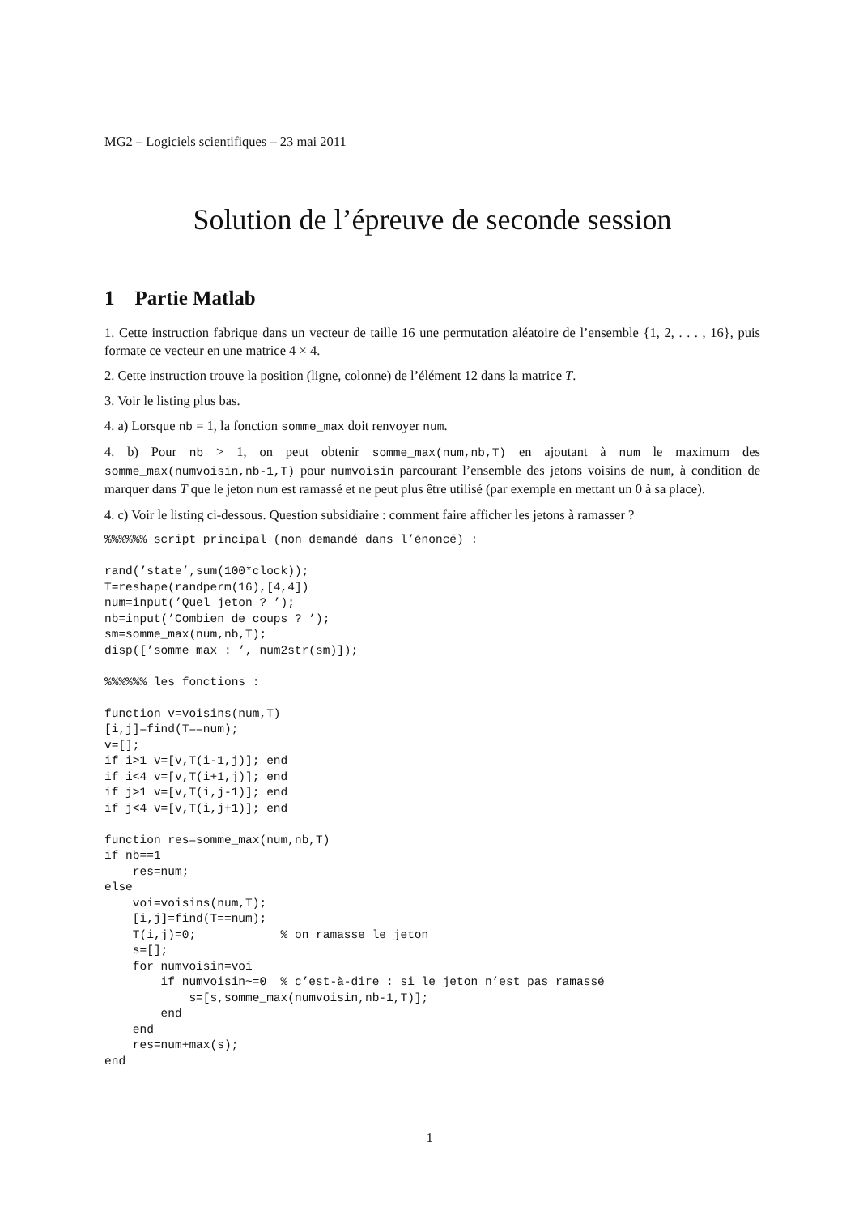MG2 – Logiciels scientifiques – 23 mai 2011
Solution de l’épreuve de seconde session
1 Partie Matlab
1. Cette instruction fabrique dans un vecteur de taille 16 une permutation aléatoire de l’ensemble {1, 2, . . . , 16}, puis formate ce vecteur en une matrice 4 × 4.
2. Cette instruction trouve la position (ligne, colonne) de l’élément 12 dans la matrice T.
3. Voir le listing plus bas.
4. a) Lorsque nb = 1, la fonction somme_max doit renvoyer num.
4. b) Pour nb > 1, on peut obtenir somme_max(num,nb,T) en ajoutant à num le maximum des somme_max(numvoisin,nb-1,T) pour numvoisin parcourant l’ensemble des jetons voisins de num, à condition de marquer dans T que le jeton num est ramassé et ne peut plus être utilisé (par exemple en mettant un 0 à sa place).
4. c) Voir le listing ci-dessous. Question subsidiaire : comment faire afficher les jetons à ramasser ?
%%%%%% script principal (non demandé dans l’énoncé) :

rand(’state’,sum(100*clock));
T=reshape(randperm(16),[4,4])
num=input(’Quel jeton ? ’);
nb=input(’Combien de coups ? ’);
sm=somme_max(num,nb,T);
disp([’somme max : ’, num2str(sm)]);

%%%%%% les fonctions :

function v=voisins(num,T)
[i,j]=find(T==num);
v=[];
if i>1 v=[v,T(i-1,j)]; end
if i<4 v=[v,T(i+1,j)]; end
if j>1 v=[v,T(i,j-1)]; end
if j<4 v=[v,T(i,j+1)]; end

function res=somme_max(num,nb,T)
if nb==1
    res=num;
else
    voi=voisins(num,T);
    [i,j]=find(T==num);
    T(i,j)=0;            % on ramasse le jeton
    s=[];
    for numvoisin=voi
        if numvoisin~=0  % c’est-à-dire : si le jeton n’est pas ramassé
            s=[s,somme_max(numvoisin,nb-1,T)];
        end
    end
    res=num+max(s);
end
1